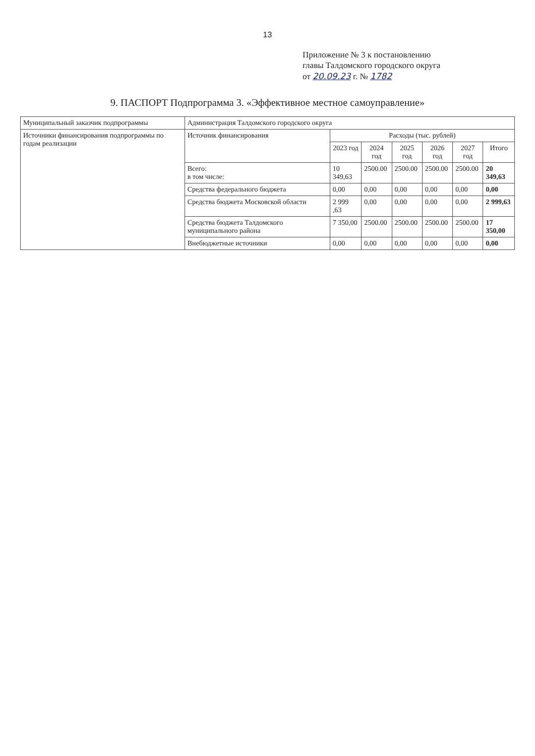13
Приложение № 3 к постановлению
главы Талдомского городского округа
от 20.09.23 г. № 1782
9. ПАСПОРТ Подпрограмма 3. «Эффективное местное самоуправление»
| Муниципальный заказчик подпрограммы | Администрация Талдомского городского округа | | | | | | |
| Источники финансирования подпрограммы по годам реализации | Источник финансирования | Расходы (тыс. рублей) | | | | | |
| | | 2023 год | 2024 год | 2025 год | 2026 год | 2027 год | Итого |
| | Всего: в том числе: | 10 349,63 | 2500.00 | 2500.00 | 2500.00 | 2500.00 | 20 349,63 |
| | Средства федерального бюджета | 0,00 | 0,00 | 0,00 | 0,00 | 0,00 | 0,00 |
| | Средства бюджета Московской области | 2 999 ,63 | 0,00 | 0,00 | 0,00 | 0,00 | 2 999,63 |
| | Средства бюджета Талдомского муниципального района | 7 350,00 | 2500.00 | 2500.00 | 2500.00 | 2500.00 | 17 350,00 |
| | Внебюджетные источники | 0,00 | 0,00 | 0,00 | 0,00 | 0,00 | 0,00 |